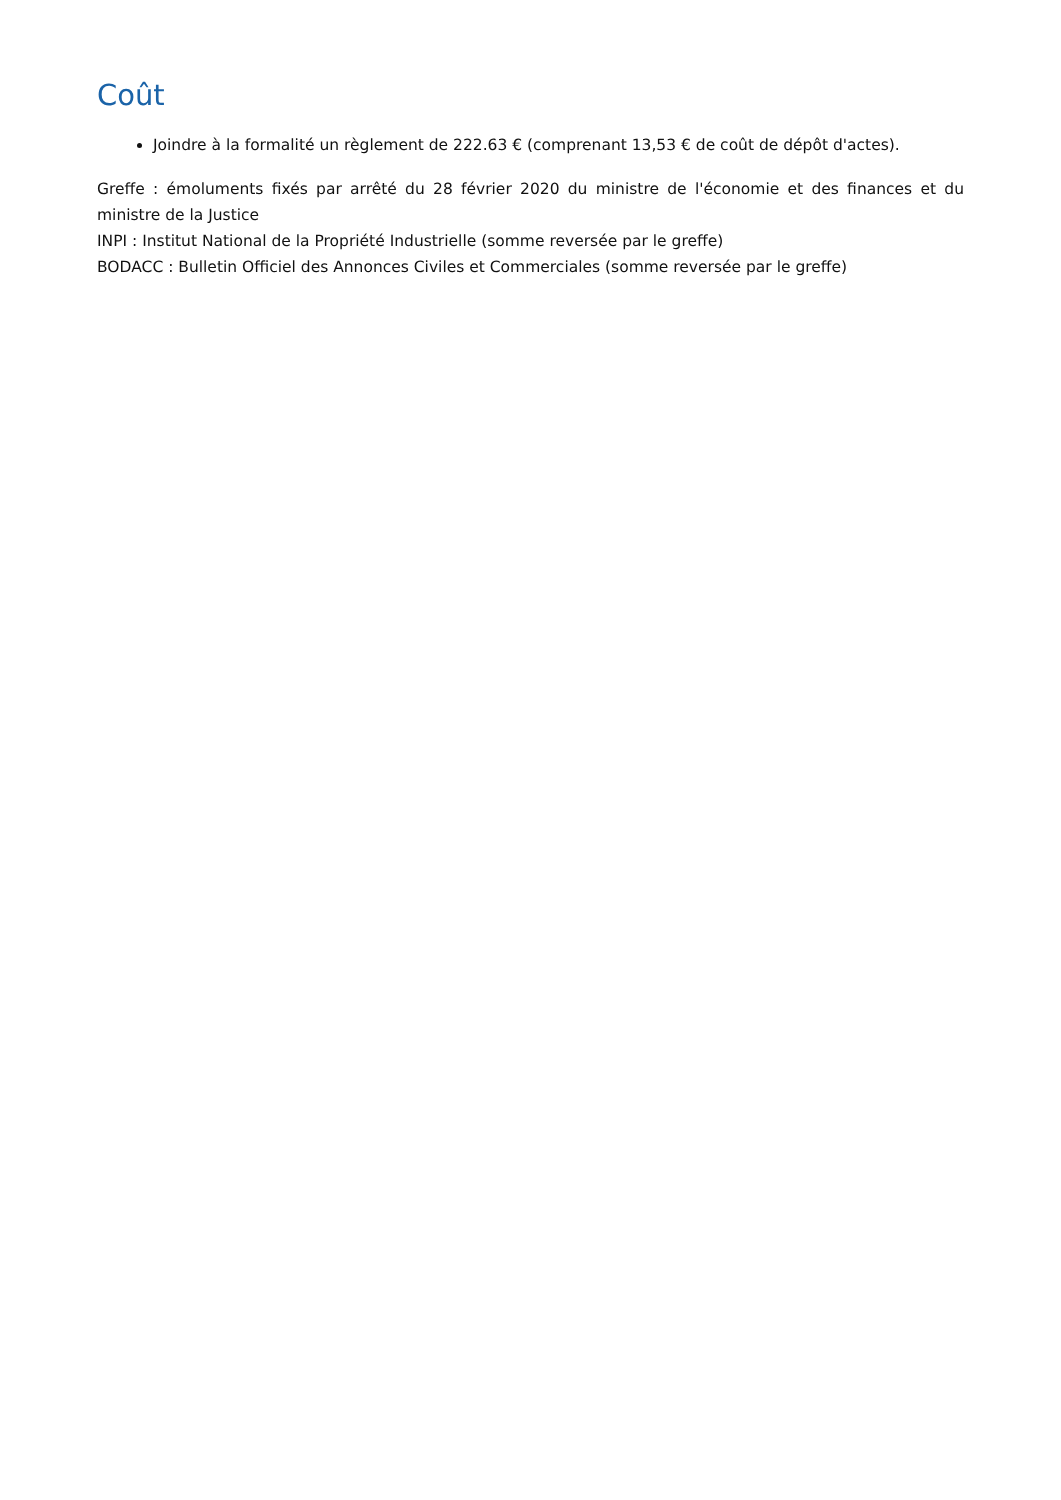Coût
Joindre à la formalité un règlement de 222.63 € (comprenant 13,53 € de coût de dépôt d'actes).
Greffe : émoluments fixés par arrêté du 28 février 2020 du ministre de l'économie et des finances et du ministre de la Justice
INPI : Institut National de la Propriété Industrielle (somme reversée par le greffe)
BODACC : Bulletin Officiel des Annonces Civiles et Commerciales (somme reversée par le greffe)